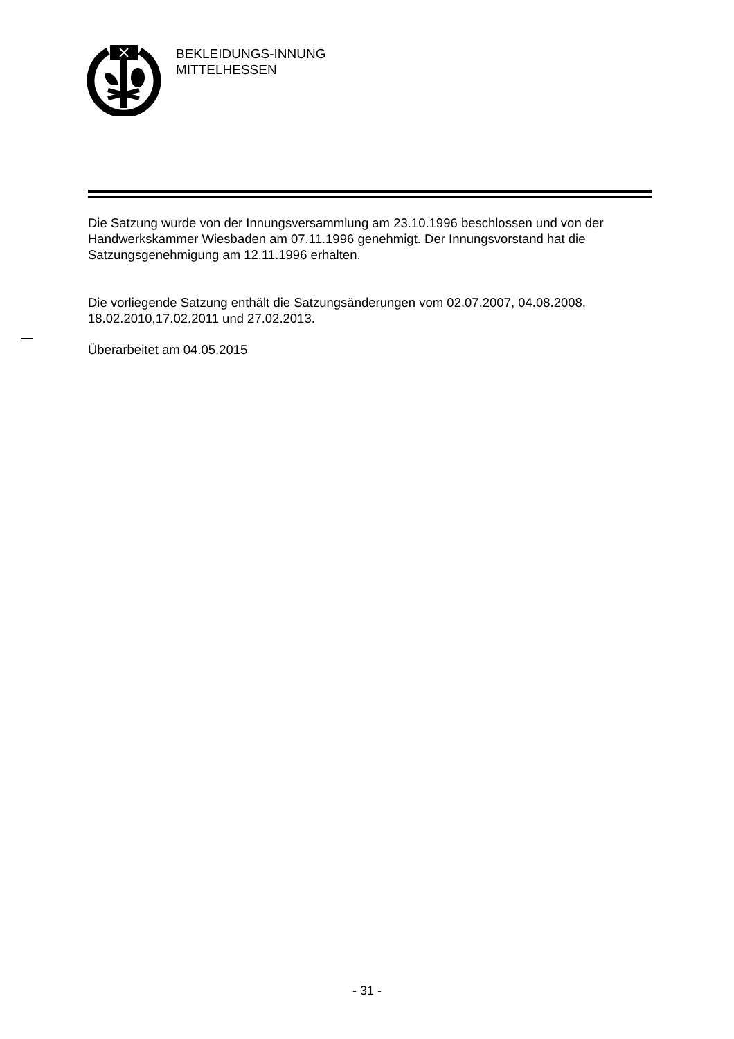BEKLEIDUNGS-INNUNG
MITTELHESSEN
Die Satzung wurde von der Innungsversammlung am 23.10.1996 beschlossen und von der Handwerkskammer Wiesbaden am 07.11.1996 genehmigt. Der Innungsvorstand hat die Satzungsgenehmigung am 12.11.1996 erhalten.
Die vorliegende Satzung enthält die Satzungsänderungen vom 02.07.2007, 04.08.2008, 18.02.2010,17.02.2011 und 27.02.2013.
Überarbeitet am 04.05.2015
- 31 -